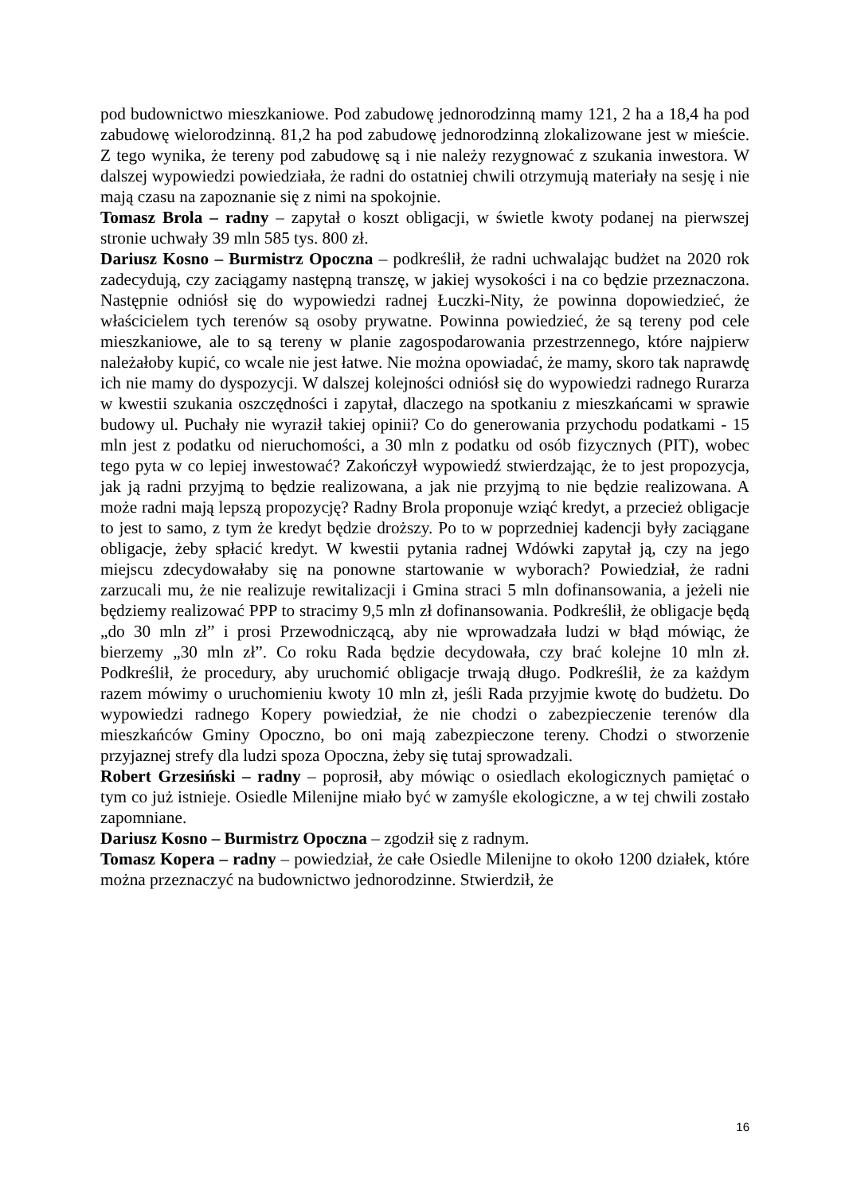pod budownictwo mieszkaniowe. Pod zabudowę jednorodzinną mamy 121, 2 ha a 18,4 ha pod zabudowę wielorodzinną. 81,2 ha pod zabudowę jednorodzinną zlokalizowane jest w mieście. Z tego wynika, że tereny pod zabudowę są i nie należy rezygnować z szukania inwestora. W dalszej wypowiedzi powiedziała, że radni do ostatniej chwili otrzymują materiały na sesję i nie mają czasu na zapoznanie się z nimi na spokojnie.
Tomasz Brola – radny – zapytał o koszt obligacji, w świetle kwoty podanej na pierwszej stronie uchwały 39 mln 585 tys. 800 zł.
Dariusz Kosno – Burmistrz Opoczna – podkreślił, że radni uchwalając budżet na 2020 rok zadecydują, czy zaciągamy następną transzę, w jakiej wysokości i na co będzie przeznaczona. Następnie odniósł się do wypowiedzi radnej Łuczki-Nity, że powinna dopowiedzieć, że właścicielem tych terenów są osoby prywatne. Powinna powiedzieć, że są tereny pod cele mieszkaniowe, ale to są tereny w planie zagospodarowania przestrzennego, które najpierw należałoby kupić, co wcale nie jest łatwe. Nie można opowiadać, że mamy, skoro tak naprawdę ich nie mamy do dyspozycji. W dalszej kolejności odniósł się do wypowiedzi radnego Rurarza w kwestii szukania oszczędności i zapytał, dlaczego na spotkaniu z mieszkańcami w sprawie budowy ul. Puchały nie wyraził takiej opinii? Co do generowania przychodu podatkami - 15 mln jest z podatku od nieruchomości, a 30 mln z podatku od osób fizycznych (PIT), wobec tego pyta w co lepiej inwestować? Zakończył wypowiedź stwierdzając, że to jest propozycja, jak ją radni przyjmą to będzie realizowana, a jak nie przyjmą to nie będzie realizowana. A może radni mają lepszą propozycję? Radny Brola proponuje wziąć kredyt, a przecież obligacje to jest to samo, z tym że kredyt będzie droższy. Po to w poprzedniej kadencji były zaciągane obligacje, żeby spłacić kredyt. W kwestii pytania radnej Wdówki zapytał ją, czy na jego miejscu zdecydowałaby się na ponowne startowanie w wyborach? Powiedział, że radni zarzucali mu, że nie realizuje rewitalizacji i Gmina straci 5 mln dofinansowania, a jeżeli nie będziemy realizować PPP to stracimy 9,5 mln zł dofinansowania. Podkreślił, że obligacje będą „do 30 mln zł” i prosi Przewodniczącą, aby nie wprowadzała ludzi w błąd mówiąc, że bierzemy „30 mln zł”. Co roku Rada będzie decydowała, czy brać kolejne 10 mln zł. Podkreślił, że procedury, aby uruchomić obligacje trwają długo. Podkreślił, że za każdym razem mówimy o uruchomieniu kwoty 10 mln zł, jeśli Rada przyjmie kwotę do budżetu. Do wypowiedzi radnego Kopery powiedział, że nie chodzi o zabezpieczenie terenów dla mieszkańców Gminy Opoczno, bo oni mają zabezpieczone tereny. Chodzi o stworzenie przyjaznej strefy dla ludzi spoza Opoczna, żeby się tutaj sprowadzali.
Robert Grzesiński – radny – poprosił, aby mówiąc o osiedlach ekologicznych pamiętać o tym co już istnieje. Osiedle Milenijne miało być w zamyśle ekologiczne, a w tej chwili zostało zapomniane.
Dariusz Kosno – Burmistrz Opoczna – zgodził się z radnym.
Tomasz Kopera – radny – powiedział, że całe Osiedle Milenijne to około 1200 działek, które można przeznaczyć na budownictwo jednorodzinne. Stwierdził, że
16